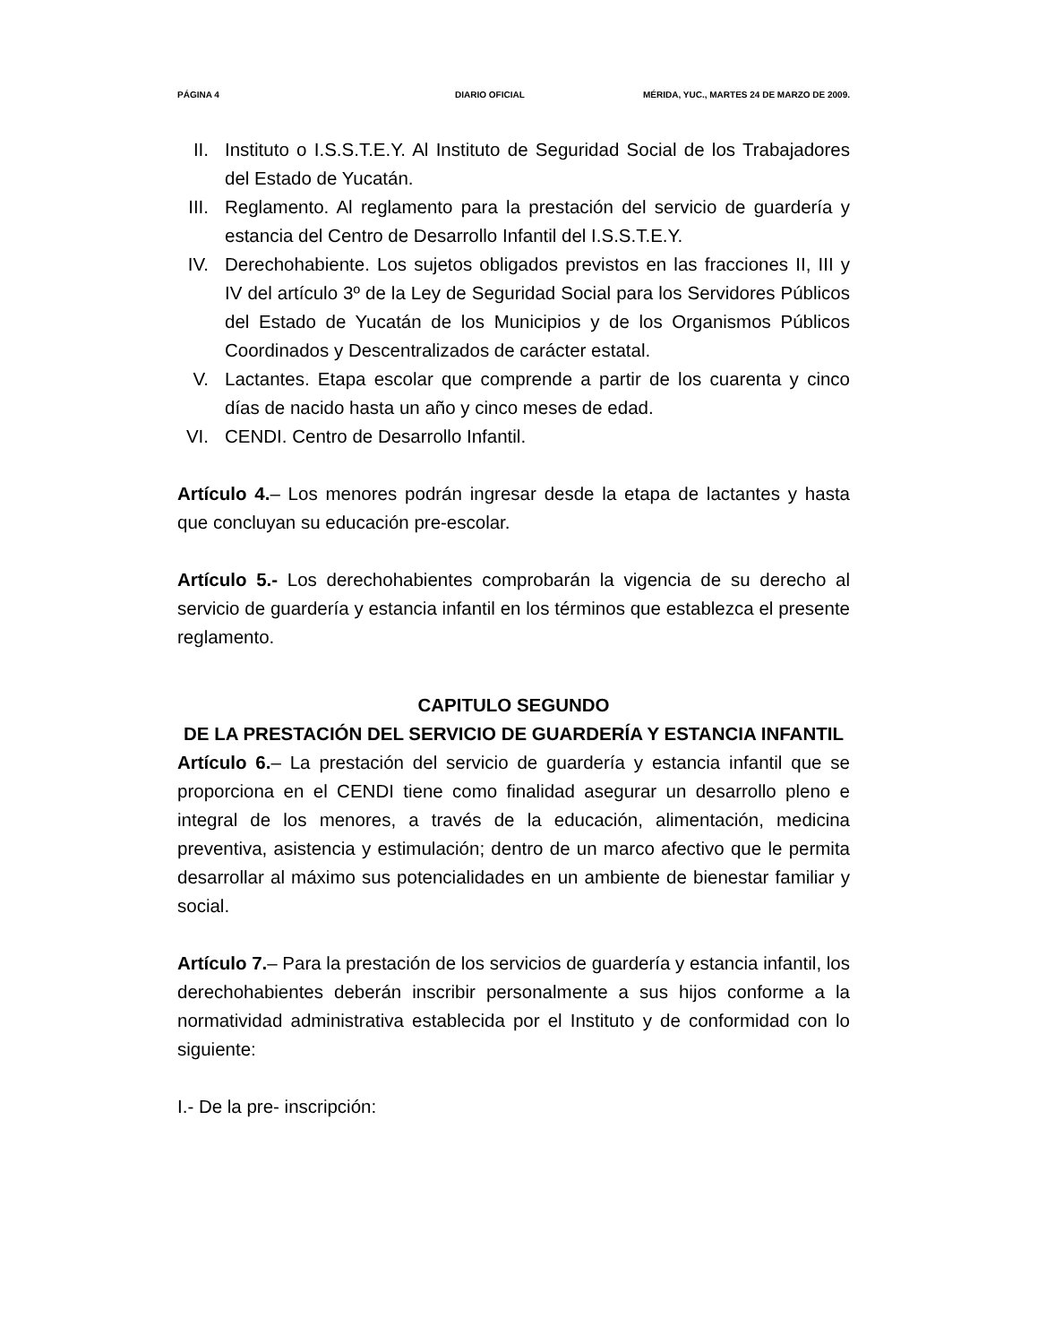PÁGINA 4 DIARIO OFICIAL MÉRIDA, YUC., MARTES 24 DE MARZO DE 2009.
II. Instituto o I.S.S.T.E.Y. Al Instituto de Seguridad Social de los Trabajadores del Estado de Yucatán.
III. Reglamento. Al reglamento para la prestación del servicio de guardería y estancia del Centro de Desarrollo Infantil del I.S.S.T.E.Y.
IV. Derechohabiente. Los sujetos obligados previstos en las fracciones II, III y IV del artículo 3º de la Ley de Seguridad Social para los Servidores Públicos del Estado de Yucatán de los Municipios y de los Organismos Públicos Coordinados y Descentralizados de carácter estatal.
V. Lactantes. Etapa escolar que comprende a partir de los cuarenta y cinco días de nacido hasta un año y cinco meses de edad.
VI. CENDI. Centro de Desarrollo Infantil.
Artículo 4.– Los menores podrán ingresar desde la etapa de lactantes y hasta que concluyan su educación pre-escolar.
Artículo 5.- Los derechohabientes comprobarán la vigencia de su derecho al servicio de guardería y estancia infantil en los términos que establezca el presente reglamento.
CAPITULO SEGUNDO
DE LA PRESTACIÓN DEL SERVICIO DE GUARDERÍA Y ESTANCIA INFANTIL
Artículo 6.– La prestación del servicio de guardería y estancia infantil que se proporciona en el CENDI tiene como finalidad asegurar un desarrollo pleno e integral de los menores, a través de la educación, alimentación, medicina preventiva, asistencia y estimulación; dentro de un marco afectivo que le permita desarrollar al máximo sus potencialidades en un ambiente de bienestar familiar y social.
Artículo 7.– Para la prestación de los servicios de guardería y estancia infantil, los derechohabientes deberán inscribir personalmente a sus hijos conforme a la normatividad administrativa establecida por el Instituto y de conformidad con lo siguiente:
I.- De la pre- inscripción: